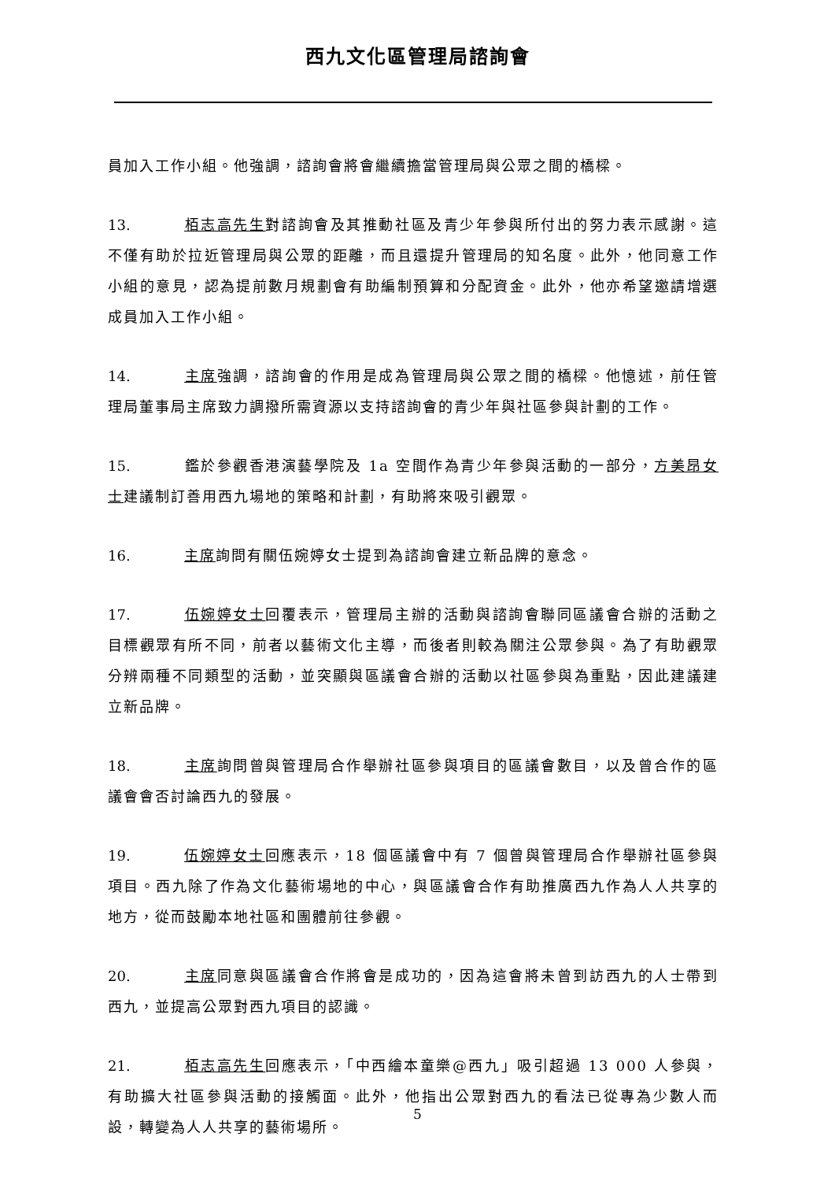西九文化區管理局諮詢會
員加入工作小組。他強調，諮詢會將會繼續擔當管理局與公眾之間的橋樑。
13. 栢志高先生對諮詢會及其推動社區及青少年參與所付出的努力表示感謝。這不僅有助於拉近管理局與公眾的距離，而且還提升管理局的知名度。此外，他同意工作小組的意見，認為提前數月規劃會有助編制預算和分配資金。此外，他亦希望邀請增選成員加入工作小組。
14. 主席強調，諮詢會的作用是成為管理局與公眾之間的橋樑。他憶述，前任管理局董事局主席致力調撥所需資源以支持諮詢會的青少年與社區參與計劃的工作。
15. 鑑於參觀香港演藝學院及 1a 空間作為青少年參與活動的一部分，方美昂女士建議制訂善用西九場地的策略和計劃，有助將來吸引觀眾。
16. 主席詢問有關伍婉婷女士提到為諮詢會建立新品牌的意念。
17. 伍婉婷女士回覆表示，管理局主辦的活動與諮詢會聯同區議會合辦的活動之目標觀眾有所不同，前者以藝術文化主導，而後者則較為關注公眾參與。為了有助觀眾分辨兩種不同類型的活動，並突顯與區議會合辦的活動以社區參與為重點，因此建議建立新品牌。
18. 主席詢問曾與管理局合作舉辦社區參與項目的區議會數目，以及曾合作的區議會會否討論西九的發展。
19. 伍婉婷女士回應表示，18 個區議會中有 7 個曾與管理局合作舉辦社區參與項目。西九除了作為文化藝術場地的中心，與區議會合作有助推廣西九作為人人共享的地方，從而鼓勵本地社區和團體前往參觀。
20. 主席同意與區議會合作將會是成功的，因為這會將未曾到訪西九的人士帶到西九，並提高公眾對西九項目的認識。
21. 栢志高先生回應表示，「中西繪本童樂@西九」吸引超過 13 000 人參與，有助擴大社區參與活動的接觸面。此外，他指出公眾對西九的看法已從專為少數人而設，轉變為人人共享的藝術場所。
5